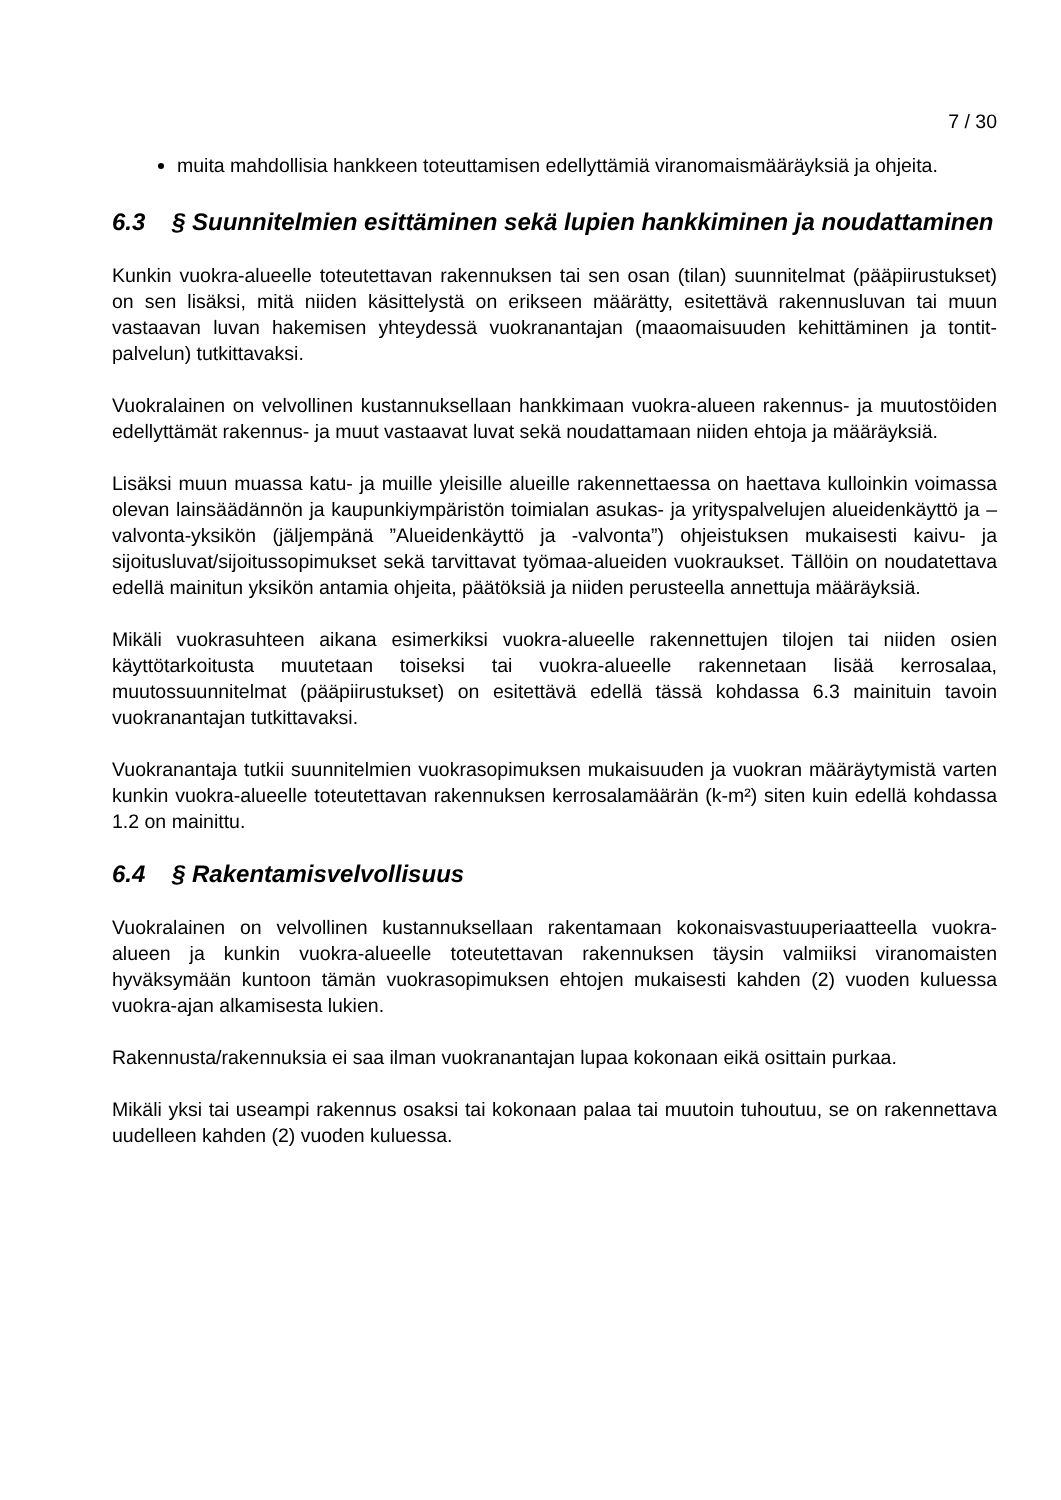7 / 30
muita mahdollisia hankkeen toteuttamisen edellyttämiä viranomaismääräyksiä ja ohjeita.
6.3 § Suunnitelmien esittäminen sekä lupien hankkiminen ja noudattaminen
Kunkin vuokra-alueelle toteutettavan rakennuksen tai sen osan (tilan) suunnitelmat (pääpiirustukset) on sen lisäksi, mitä niiden käsittelystä on erikseen määrätty, esitettävä rakennusluvan tai muun vastaavan luvan hakemisen yhteydessä vuokranantajan (maaomaisuuden kehittäminen ja tontit-palvelun) tutkittavaksi.
Vuokralainen on velvollinen kustannuksellaan hankkimaan vuokra-alueen rakennus- ja muutostöiden edellyttämät rakennus- ja muut vastaavat luvat sekä noudattamaan niiden ehtoja ja määräyksiä.
Lisäksi muun muassa katu- ja muille yleisille alueille rakennettaessa on haettava kulloinkin voimassa olevan lainsäädännön ja kaupunkiympäristön toimialan asukas- ja yrityspalvelujen alueidenkäyttö ja –valvonta-yksikön (jäljempänä ”Alueidenkäyttö ja -valvonta”) ohjeistuksen mukaisesti kaivu- ja sijoitusluvat/sijoitussopimukset sekä tarvittavat työmaa-alueiden vuokraukset. Tällöin on noudatettava edellä mainitun yksikön antamia ohjeita, päätöksiä ja niiden perusteella annettuja määräyksiä.
Mikäli vuokrasuhteen aikana esimerkiksi vuokra-alueelle rakennettujen tilojen tai niiden osien käyttötarkoitusta muutetaan toiseksi tai vuokra-alueelle rakennetaan lisää kerrosalaa, muutossuunnitelmat (pääpiirustukset) on esitettävä edellä tässä kohdassa 6.3 mainituin tavoin vuokranantajan tutkittavaksi.
Vuokranantaja tutkii suunnitelmien vuokrasopimuksen mukaisuuden ja vuokran määräytymistä varten kunkin vuokra-alueelle toteutettavan rakennuksen kerrosalamäärän (k-m²) siten kuin edellä kohdassa 1.2 on mainittu.
6.4 § Rakentamisvelvollisuus
Vuokralainen on velvollinen kustannuksellaan rakentamaan kokonaisvastuuperiaatteella vuokra-alueen ja kunkin vuokra-alueelle toteutettavan rakennuksen täysin valmiiksi viranomaisten hyväksymään kuntoon tämän vuokrasopimuksen ehtojen mukaisesti kahden (2) vuoden kuluessa vuokra-ajan alkamisesta lukien.
Rakennusta/rakennuksia ei saa ilman vuokranantajan lupaa kokonaan eikä osittain purkaa.
Mikäli yksi tai useampi rakennus osaksi tai kokonaan palaa tai muutoin tuhoutuu, se on rakennettava uudelleen kahden (2) vuoden kuluessa.